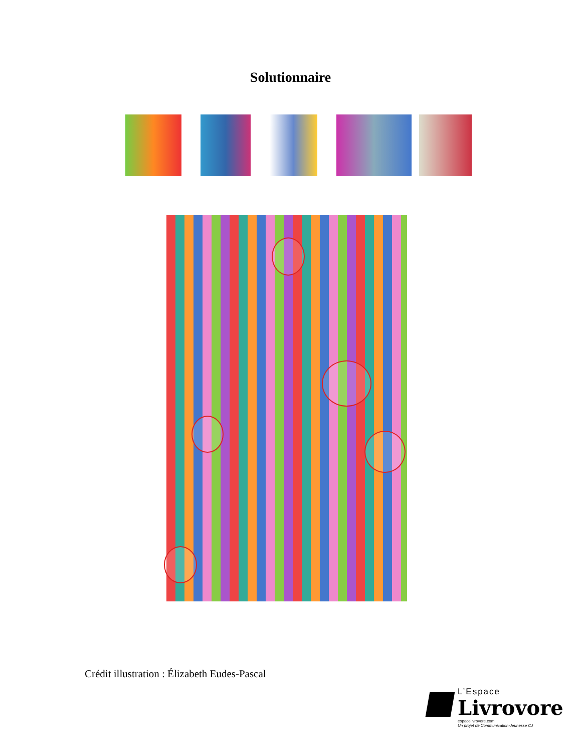Solutionnaire
Crédit illustration : Élizabeth Eudes-Pascal
L’Espace
Livrovore
espacelivrovore.com
Un projet de Communication-Jeunesse CJ